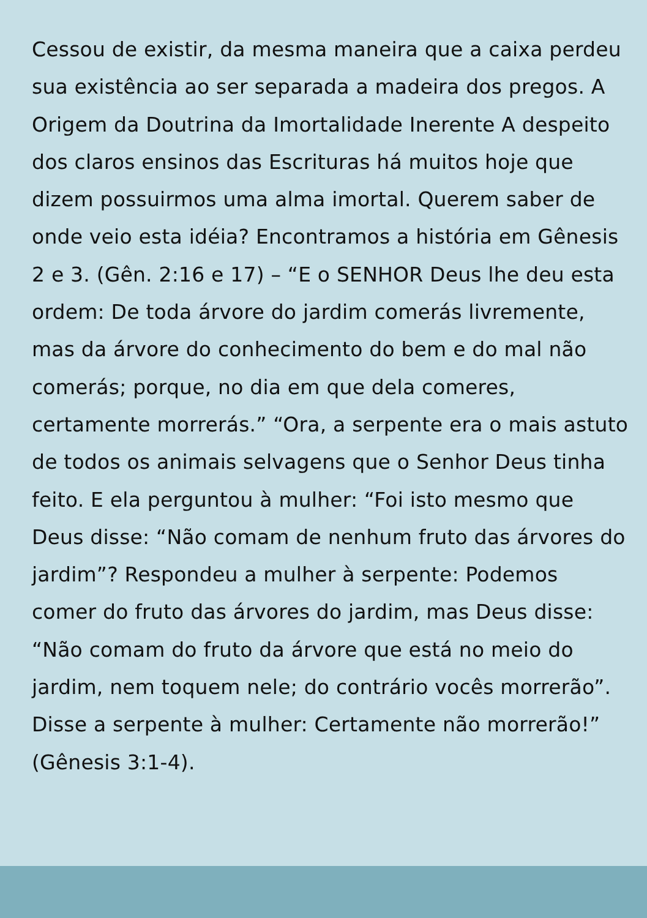Cessou de existir, da mesma maneira que a caixa perdeu sua existência ao ser separada a madeira dos pregos. A Origem da Doutrina da Imortalidade Inerente A despeito dos claros ensinos das Escrituras há muitos hoje que dizem possuirmos uma alma imortal. Querem saber de onde veio esta idéia? Encontramos a história em Gênesis 2 e 3. (Gên. 2:16 e 17) – “E o SENHOR Deus lhe deu esta ordem: De toda árvore do jardim comerás livremente, mas da árvore do conhecimento do bem e do mal não comerás; porque, no dia em que dela comeres, certamente morrerás.” “Ora, a serpente era o mais astuto de todos os animais selvagens que o Senhor Deus tinha feito. E ela perguntou à mulher: “Foi isto mesmo que Deus disse: “Não comam de nenhum fruto das árvores do jardim”? Respondeu a mulher à serpente: Podemos comer do fruto das árvores do jardim, mas Deus disse: “Não comam do fruto da árvore que está no meio do jardim, nem toquem nele; do contrário vocês morrerão”. Disse a serpente à mulher: Certamente não morrerão!” (Gênesis 3:1-4).